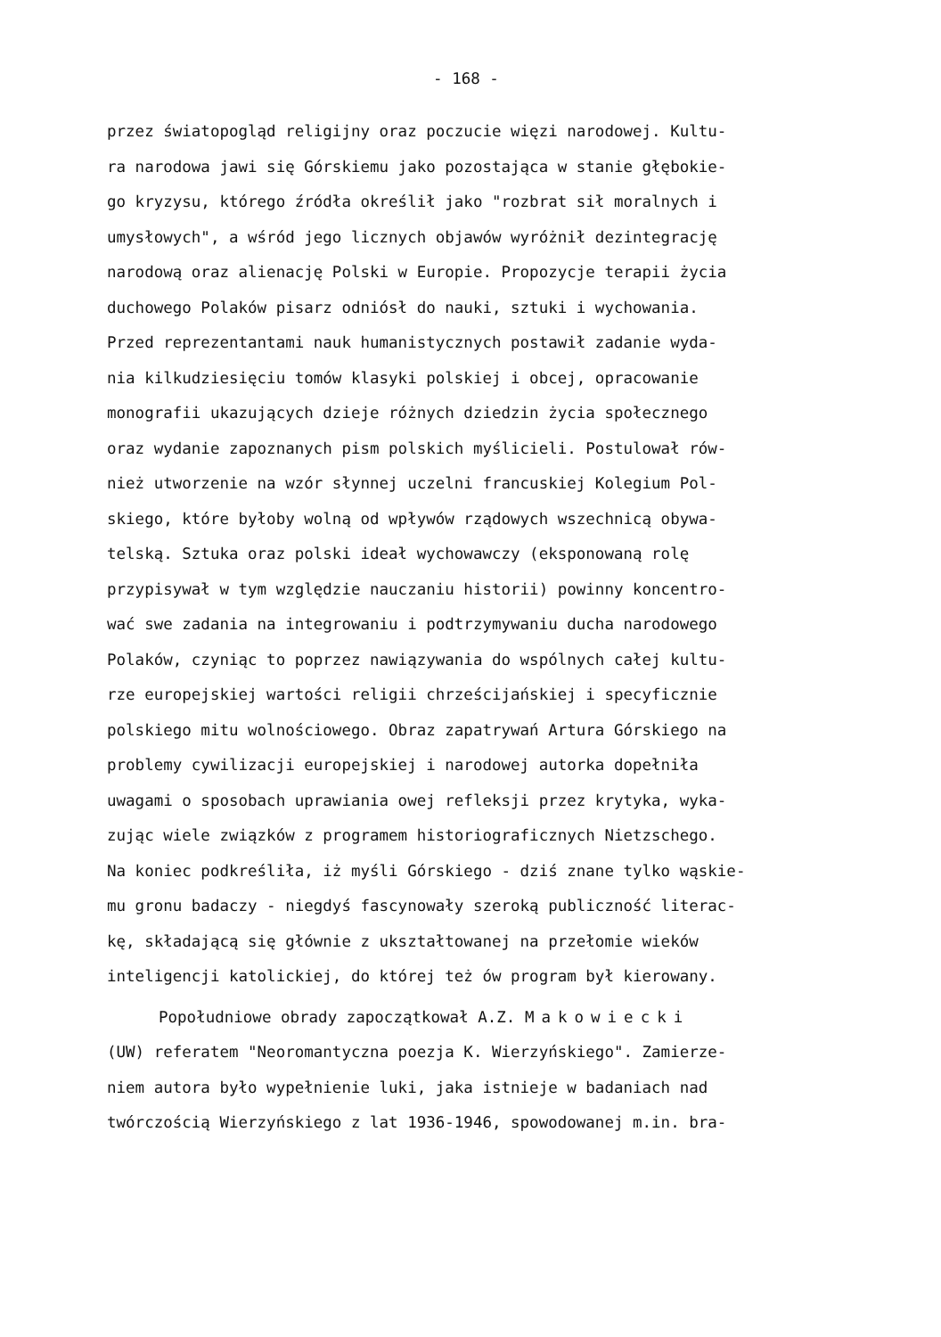- 168 -
przez światopogląd religijny oraz poczucie więzi narodowej. Kultu-
ra narodowa jawi się Górskiemu jako pozostająca w stanie głębokie-
go kryzysu, którego źródła określił jako "rozbrat sił moralnych i
umysłowych", a wśród jego licznych objawów wyróżnił dezintegrację
narodową oraz alienację Polski w Europie. Propozycje terapii życia
duchowego Polaków pisarz odniósł do nauki, sztuki i wychowania.
Przed reprezentantami nauk humanistycznych postawił zadanie wyda-
nia kilkudziesięciu tomów klasyki polskiej i obcej, opracowanie
monografii ukazujących dzieje różnych dziedzin życia społecznego
oraz wydanie zapoznanych pism polskich myślicieli. Postulował rów-
nież utworzenie na wzór słynnej uczelni francuskiej Kolegium Pol-
skiego, które byłoby wolną od wpływów rządowych wszechnicą obywa-
telską. Sztuka oraz polski ideał wychowawczy (eksponowaną rolę
przypisywał w tym względzie nauczaniu historii) powinny koncentro-
wać swe zadania na integrowaniu i podtrzymywaniu ducha narodowego
Polaków, czyniąc to poprzez nawiązywania do wspólnych całej kultu-
rze europejskiej wartości religii chrześcijańskiej i specyficznie
polskiego mitu wolnościowego. Obraz zapatrywań Artura Górskiego na
problemy cywilizacji europejskiej i narodowej autorka dopełniła
uwagami o sposobach uprawiania owej refleksji przez krytyka, wyka-
zując wiele związków z programem historiograficznych Nietzschego.
Na koniec podkreśliła, iż myśli Górskiego - dziś znane tylko wąskie-
mu gronu badaczy - niegdyś fascynowały szeroką publiczność literac-
kę, składającą się głównie z ukształtowanej na przełomie wieków
inteligencji katolickiej, do której też ów program był kierowany.
Popołudniowe obrady zapoczątkował A.Z. Makowiecki
(UW) referatem "Neoromantyczna poezja K. Wierzyńskiego". Zamierze-
niem autora było wypełnienie luki, jaka istnieje w badaniach nad
twórczością Wierzyńskiego z lat 1936-1946, spowodowanej m.in. bra-